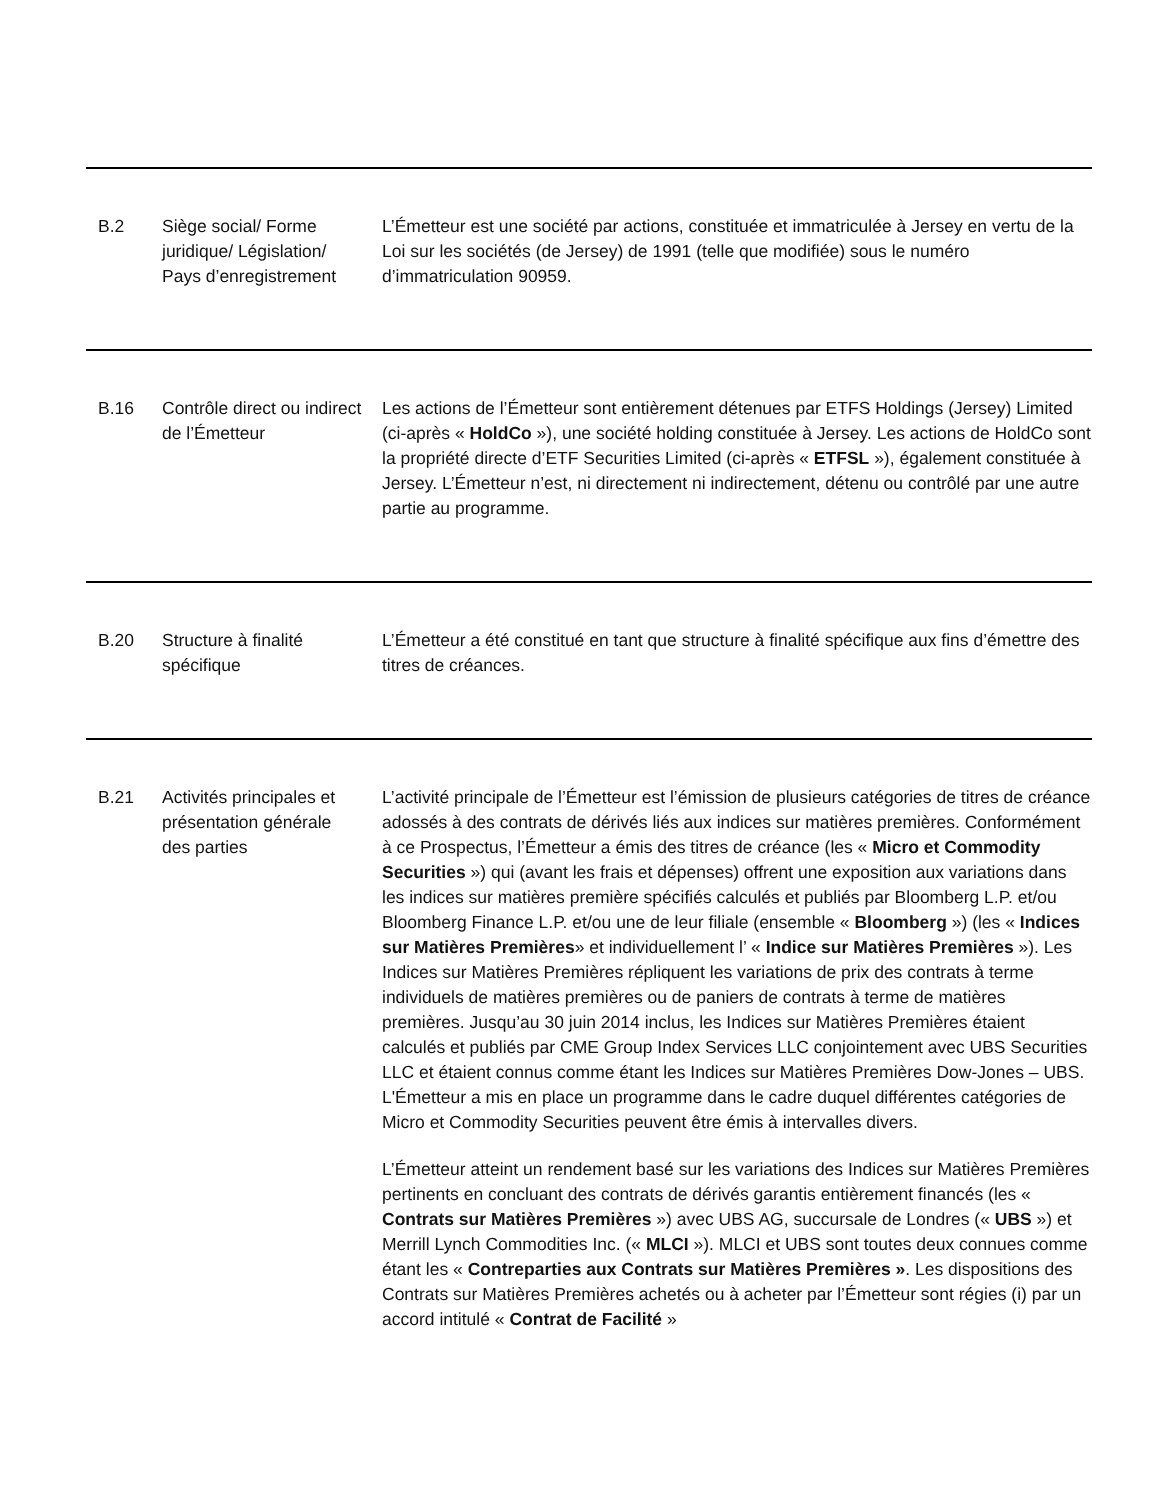| B.2 | Siège social/ Forme juridique/ Législation/ Pays d’enregistrement | L’Émetteur est une société par actions, constituée et immatriculée à Jersey en vertu de la Loi sur les sociétés (de Jersey) de 1991 (telle que modifiée) sous le numéro d’immatriculation 90959. |
| B.16 | Contrôle direct ou indirect de l’Émetteur | Les actions de l’Émetteur sont entièrement détenues par ETFS Holdings (Jersey) Limited (ci-après « HoldCo »), une société holding constituée à Jersey. Les actions de HoldCo sont la propriété directe d’ETF Securities Limited (ci-après « ETFSL »), également constituée à Jersey. L’Émetteur n’est, ni directement ni indirectement, détenu ou contrôlé par une autre partie au programme. |
| B.20 | Structure à finalité spécifique | L’Émetteur a été constitué en tant que structure à finalité spécifique aux fins d’émettre des titres de créances. |
| B.21 | Activités principales et présentation générale des parties | L’activité principale de l’Émetteur est l’émission de plusieurs catégories de titres de créance adossés à des contrats de dérivés liés aux indices sur matières premières. Conformément à ce Prospectus, l’Émetteur a émis des titres de créance (les « Micro et Commodity Securities ») qui (avant les frais et dépenses) offrent une exposition aux variations dans les indices sur matières première spécifiés calculés et publiés par Bloomberg L.P. et/ou Bloomberg Finance L.P. et/ou une de leur filiale (ensemble « Bloomberg ») (les « Indices sur Matières Premières » et individuellement l’ « Indice sur Matières Premières »). Les Indices sur Matières Premières répliquent les variations de prix des contrats à terme individuels de matières premières ou de paniers de contrats à terme de matières premières. Jusqu’au 30 juin 2014 inclus, les Indices sur Matières Premières étaient calculés et publiés par CME Group Index Services LLC conjointement avec UBS Securities LLC et étaient connus comme étant les Indices sur Matières Premières Dow-Jones – UBS. L'Émetteur a mis en place un programme dans le cadre duquel différentes catégories de Micro et Commodity Securities peuvent être émis à intervalles divers. L’Émetteur atteint un rendement basé sur les variations des Indices sur Matières Premières pertinents en concluant des contrats de dérivés garantis entièrement financés (les « Contrats sur Matières Premières ») avec UBS AG, succursale de Londres (« UBS ») et Merrill Lynch Commodities Inc. (« MLCI »). MLCI et UBS sont toutes deux connues comme étant les « Contreparties aux Contrats sur Matières Premières » . Les dispositions des Contrats sur Matières Premières achetés ou à acheter par l’Émetteur sont régies (i) par un accord intitulé « Contrat de Facilité » |